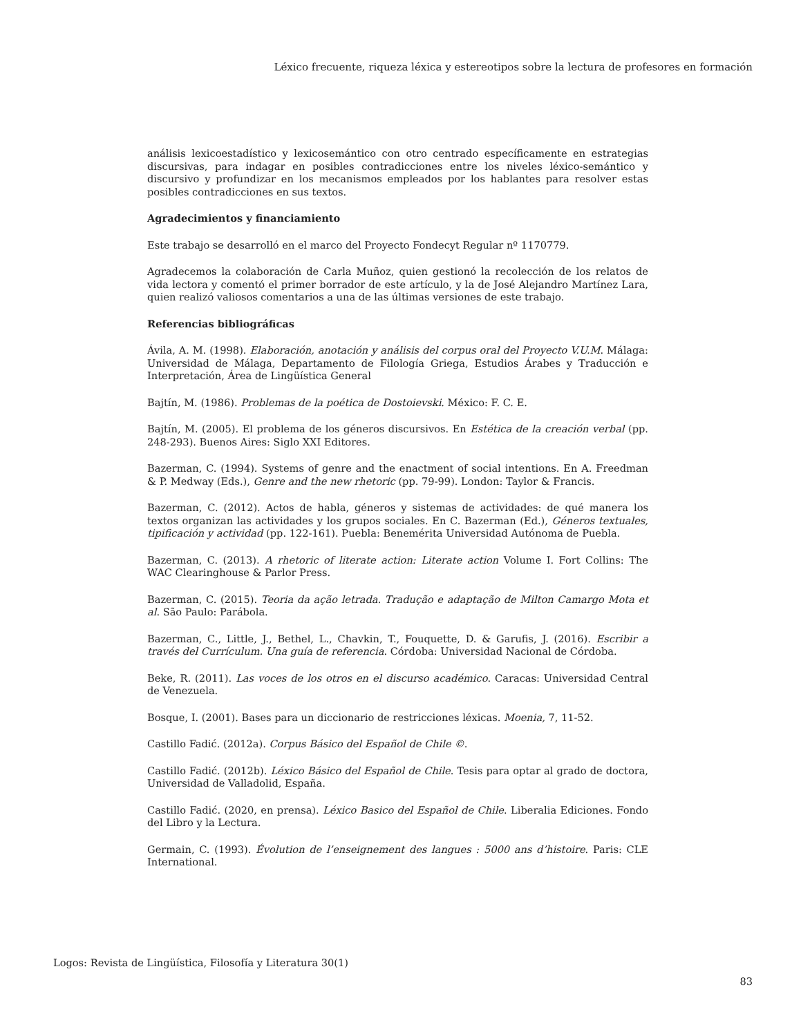Léxico frecuente, riqueza léxica y estereotipos sobre la lectura de profesores en formación
análisis lexicoestadístico y lexicosemántico con otro centrado específicamente en estrategias discursivas, para indagar en posibles contradicciones entre los niveles léxico-semántico y discursivo y profundizar en los mecanismos empleados por los hablantes para resolver estas posibles contradicciones en sus textos.
Agradecimientos y financiamiento
Este trabajo se desarrolló en el marco del Proyecto Fondecyt Regular nº 1170779.
Agradecemos la colaboración de Carla Muñoz, quien gestionó la recolección de los relatos de vida lectora y comentó el primer borrador de este artículo, y la de José Alejandro Martínez Lara, quien realizó valiosos comentarios a una de las últimas versiones de este trabajo.
Referencias bibliográficas
Ávila, A. M. (1998). Elaboración, anotación y análisis del corpus oral del Proyecto V.U.M. Málaga: Universidad de Málaga, Departamento de Filología Griega, Estudios Árabes y Traducción e Interpretación, Área de Lingüística General
Bajtín, M. (1986). Problemas de la poética de Dostoievski. México: F. C. E.
Bajtín, M. (2005). El problema de los géneros discursivos. En Estética de la creación verbal (pp. 248-293). Buenos Aires: Siglo XXI Editores.
Bazerman, C. (1994). Systems of genre and the enactment of social intentions. En A. Freedman & P. Medway (Eds.), Genre and the new rhetoric (pp. 79-99). London: Taylor & Francis.
Bazerman, C. (2012). Actos de habla, géneros y sistemas de actividades: de qué manera los textos organizan las actividades y los grupos sociales. En C. Bazerman (Ed.), Géneros textuales, tipificación y actividad (pp. 122-161). Puebla: Benemérita Universidad Autónoma de Puebla.
Bazerman, C. (2013). A rhetoric of literate action: Literate action Volume I. Fort Collins: The WAC Clearinghouse & Parlor Press.
Bazerman, C. (2015). Teoria da ação letrada. Tradução e adaptação de Milton Camargo Mota et al. São Paulo: Parábola.
Bazerman, C., Little, J., Bethel, L., Chavkin, T., Fouquette, D. & Garufis, J. (2016). Escribir a través del Currículum. Una guía de referencia. Córdoba: Universidad Nacional de Córdoba.
Beke, R. (2011). Las voces de los otros en el discurso académico. Caracas: Universidad Central de Venezuela.
Bosque, I. (2001). Bases para un diccionario de restricciones léxicas. Moenia, 7, 11-52.
Castillo Fadić. (2012a). Corpus Básico del Español de Chile ©.
Castillo Fadić. (2012b). Léxico Básico del Español de Chile. Tesis para optar al grado de doctora, Universidad de Valladolid, España.
Castillo Fadić. (2020, en prensa). Léxico Basico del Español de Chile. Liberalia Ediciones. Fondo del Libro y la Lectura.
Germain, C. (1993). Évolution de l’enseignement des langues : 5000 ans d’histoire. Paris: CLE International.
Logos: Revista de Lingüística, Filosofía y Literatura 30(1)
83